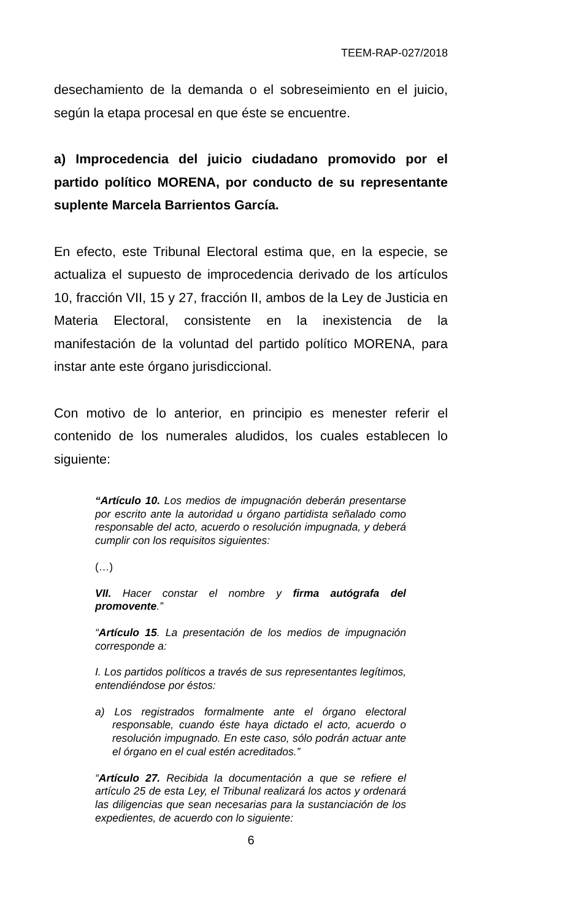TEEM-RAP-027/2018
desechamiento de la demanda o el sobreseimiento en el juicio, según la etapa procesal en que éste se encuentre.
a) Improcedencia del juicio ciudadano promovido por el partido político MORENA, por conducto de su representante suplente Marcela Barrientos García.
En efecto, este Tribunal Electoral estima que, en la especie, se actualiza el supuesto de improcedencia derivado de los artículos 10, fracción VII, 15 y 27, fracción II, ambos de la Ley de Justicia en Materia Electoral, consistente en la inexistencia de la manifestación de la voluntad del partido político MORENA, para instar ante este órgano jurisdiccional.
Con motivo de lo anterior, en principio es menester referir el contenido de los numerales aludidos, los cuales establecen lo siguiente:
“Artículo 10. Los medios de impugnación deberán presentarse por escrito ante la autoridad u órgano partidista señalado como responsable del acto, acuerdo o resolución impugnada, y deberá cumplir con los requisitos siguientes:
(…)
VII. Hacer constar el nombre y firma autógrafa del promovente.”
“Artículo 15. La presentación de los medios de impugnación corresponde a:
I. Los partidos políticos a través de sus representantes legítimos, entendiéndose por éstos:
a) Los registrados formalmente ante el órgano electoral responsable, cuando éste haya dictado el acto, acuerdo o resolución impugnado. En este caso, sólo podrán actuar ante el órgano en el cual estén acreditados.”
“Artículo 27. Recibida la documentación a que se refiere el artículo 25 de esta Ley, el Tribunal realizará los actos y ordenará las diligencias que sean necesarias para la sustanciación de los expedientes, de acuerdo con lo siguiente:
6